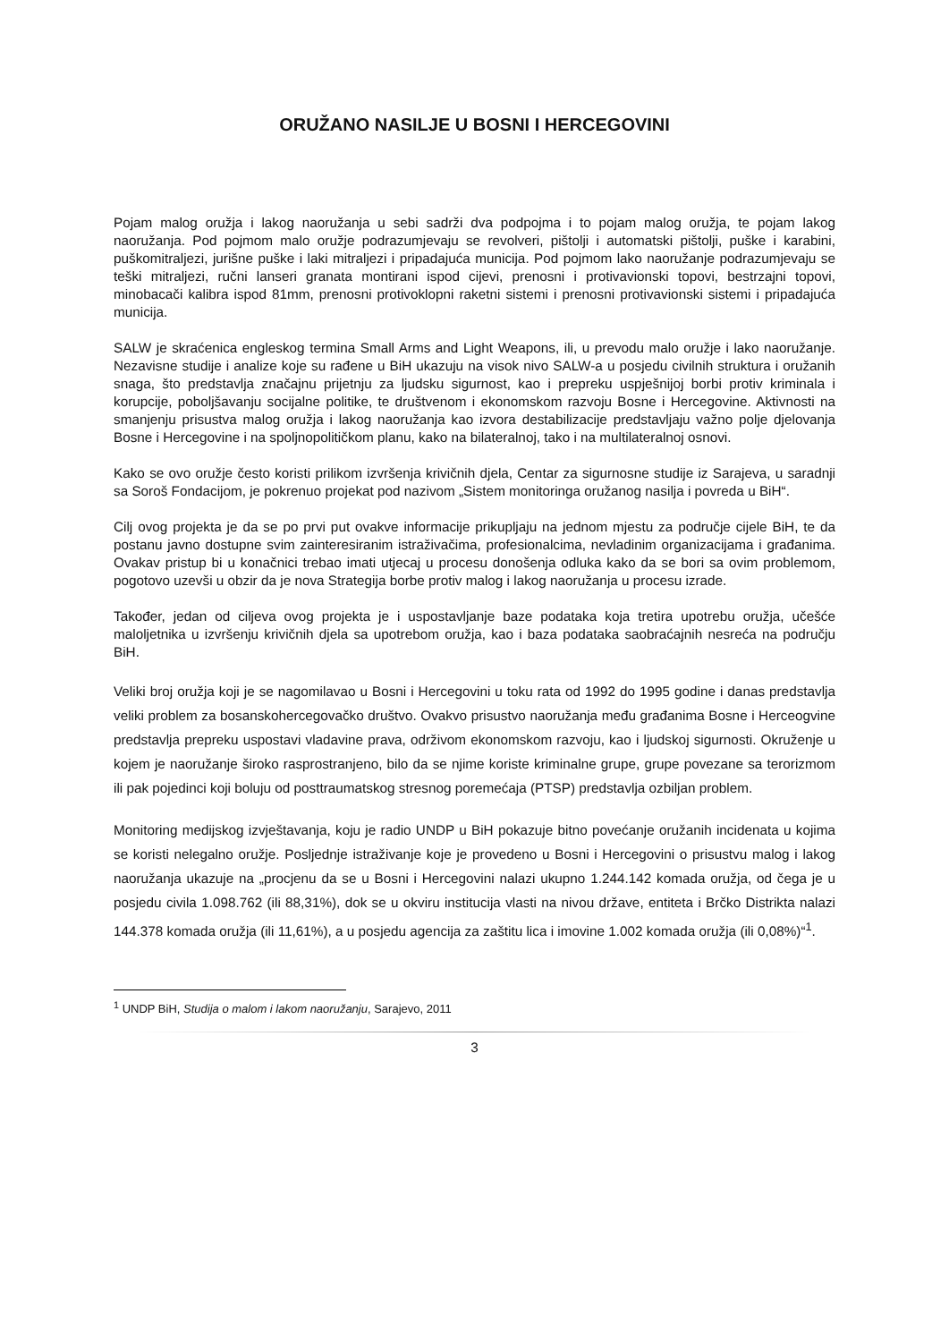ORUŽANO NASILJE U BOSNI I HERCEGOVINI
Pojam malog oružja i lakog naoružanja u sebi sadrži dva podpojma i to pojam malog oružja, te pojam lakog naoružanja. Pod pojmom malo oružje podrazumjevaju se revolveri, pištolji i automatski pištolji, puške i karabini, puškomitraljezi, jurišne puške i laki mitraljezi i pripadajuća municija. Pod pojmom lako naoružanje podrazumjevaju se teški mitraljezi, ručni lanseri granata montirani ispod cijevi, prenosni i protivavionski topovi, bestrzajni topovi, minobacači kalibra ispod 81mm, prenosni protivoklopni raketni sistemi i prenosni protivavionski sistemi i pripadajuća municija.
SALW je skraćenica engleskog termina Small Arms and Light Weapons, ili, u prevodu malo oružje i lako naoružanje. Nezavisne studije i analize koje su rađene u BiH ukazuju na visok nivo SALW-a u posjedu civilnih struktura i oružanih snaga, što predstavlja značajnu prijetnju za ljudsku sigurnost, kao i prepreku uspješnijoj borbi protiv kriminala i korupcije, poboljšavanju socijalne politike, te društvenom i ekonomskom razvoju Bosne i Hercegovine. Aktivnosti na smanjenju prisustva malog oružja i lakog naoružanja kao izvora destabilizacije predstavljaju važno polje djelovanja Bosne i Hercegovine i na spoljnopolitičkom planu, kako na bilateralnoj, tako i na multilateralnoj osnovi.
Kako se ovo oružje često koristi prilikom izvršenja krivičnih djela, Centar za sigurnosne studije iz Sarajeva, u saradnji sa Soroš Fondacijom, je pokrenuo projekat pod nazivom „Sistem monitoringa oružanog nasilja i povreda u BiH“.
Cilj ovog projekta je da se po prvi put ovakve informacije prikupljaju na jednom mjestu za područje cijele BiH, te da postanu javno dostupne svim zainteresiranim istraživačima, profesionalcima, nevladinim organizacijama i građanima. Ovakav pristup bi u konačnici trebao imati utjecaj u procesu donošenja odluka kako da se bori sa ovim problemom, pogotovo uzevši u obzir da je nova Strategija borbe protiv malog i lakog naoružanja u procesu izrade.
Također, jedan od ciljeva ovog projekta je i uspostavljanje baze podataka koja tretira upotrebu oružja, učešće maloljetnika u izvršenju krivičnih djela sa upotrebom oružja, kao i baza podataka saobraćajnih nesreća na području BiH.
Veliki broj oružja koji je se nagomilavao u Bosni i Hercegovini u toku rata od 1992 do 1995 godine i danas predstavlja veliki problem za bosanskohercegovačko društvo. Ovakvo prisustvo naoružanja među građanima Bosne i Herceogvine predstavlja prepreku uspostavi vladavine prava, održivom ekonomskom razvoju, kao i ljudskoj sigurnosti. Okruženje u kojem je naoružanje široko rasprostranjeno, bilo da se njime koriste kriminalne grupe, grupe povezane sa terorizmom ili pak pojedinci koji boluju od posttraumatskog stresnog poremećaja (PTSP) predstavlja ozbiljan problem.
Monitoring medijskog izvještavanja, koju je radio UNDP u BiH pokazuje bitno povećanje oružanih incidenata u kojima se koristi nelegalno oružje. Posljednje istraživanje koje je provedeno u Bosni i Hercegovini o prisustvu malog i lakog naoružanja ukazuje na „procjenu da se u Bosni i Hercegovini nalazi ukupno 1.244.142 komada oružja, od čega je u posjedu civila 1.098.762 (ili 88,31%), dok se u okviru institucija vlasti na nivou države, entiteta i Brčko Distrikta nalazi 144.378 komada oružja (ili 11,61%), a u posjedu agencija za zaštitu lica i imovine 1.002 komada oružja (ili 0,08%)“<sup>1</sup>.
<sup>1</sup> UNDP BiH, Studija o malom i lakom naoružanju, Sarajevo, 2011
3